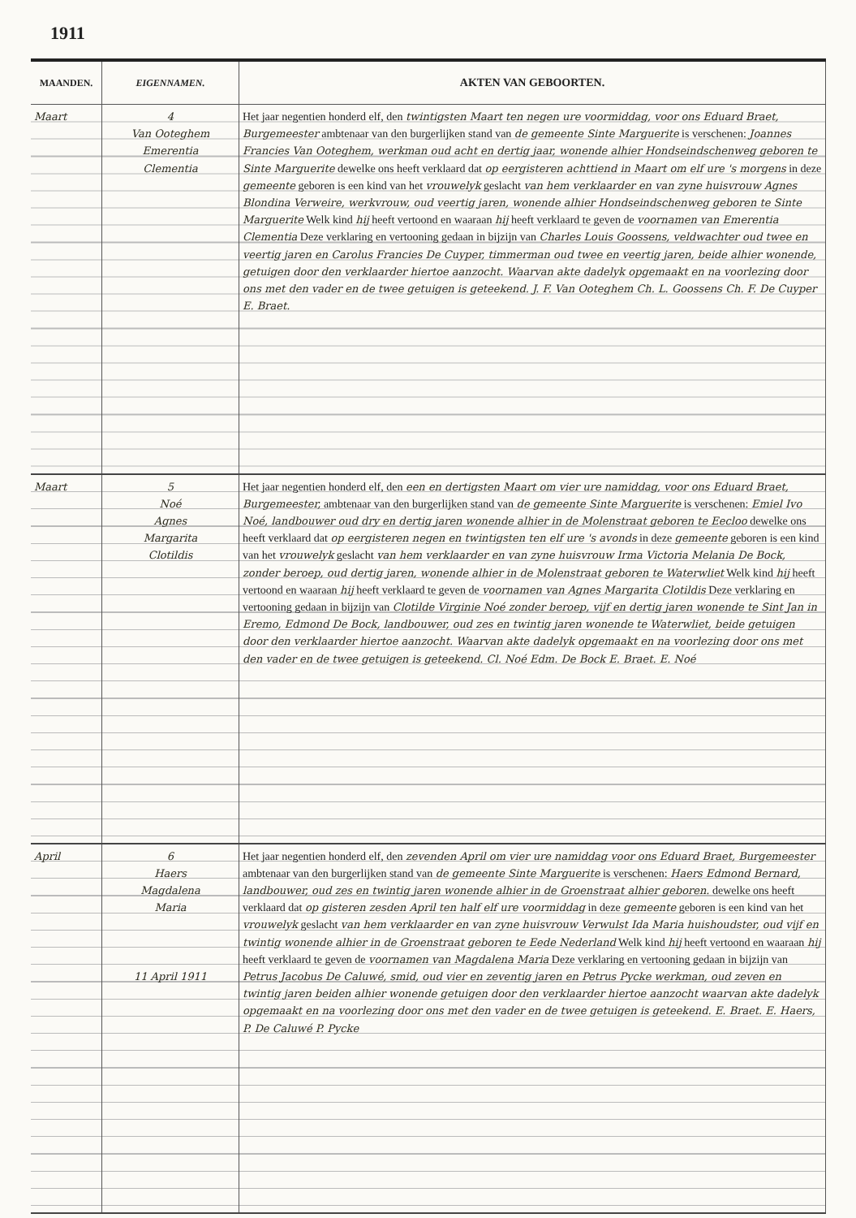1911
| MAANDEN. | EIGENNAMEN. | AKTEN VAN GEBOORTEN. |
| --- | --- | --- |
| Maart | 4 Van Ooteghem Emerentia Clementia | Het jaar negentien honderd elf, den twintigsten Maart ten negen ure voormiddag, voor ons Eduard Braet, Burgemeester ambtenaar van den burgerlijken stand van de gemeente Sinte Marguerite is verschenen: Joannes Francies Van Ooteghem, werkman oud acht en dertig jaar, wonende alhier Hondseindschenweg geboren te Sinte Marguerite dewelke ons heeft verklaard dat op eergisteren achttiend in Maart om elf ure 's morgens in deze gemeente geboren is een kind van het vrouwelyk geslacht van hem verklaarder en van zyne huisvrouw Agnes Blondina Verweire, werkvrouw, oud veertig jaren, wonende alhier Hondseindschenweg geboren te Sinte Marguerite Welk kind hij heeft vertoond en waaraan hij heeft verklaard te geven de voornamen van Emerentia Clementia Deze verklaring en vertooning gedaan in bijzijn van Charles Louis Goossens, veldwachter oud twee en veertig jaren en Carolus Francies De Cuyper, timmerman oud twee en veertig jaren, beide alhier wonende, getuigen door den verklaarder hiertoe aanzocht. Waarvan akte dadelyk opgemaakt en na voorlezing door ons met den vader en de twee getuigen is geteekend. J. F. Van Ooteghem Ch. L. Goossens Ch. F. De Cuyper E. Braet. |
| Maart | 5 Noé Agnes Margarita Clotildis | Het jaar negentien honderd elf, den een en dertigsten Maart om vier ure namiddag, voor ons Eduard Braet, Burgemeester, ambtenaar van den burgerlijken stand van de gemeente Sinte Marguerite is verschenen: Emiel Ivo Noé, landbouwer oud dry en dertig jaren wonende alhier in de Molenstraat geboren te Eecloo dewelke ons heeft verklaard dat op eergisteren negen en twintigsten ten elf ure 's avonds in deze gemeente geboren is een kind van het vrouwelyk geslacht van hem verklaarder en van zyne huisvrouw Irma Victoria Melania De Bock, zonder beroep, oud dertig jaren, wonende alhier in de Molenstraat geboren te Waterwliet Welk kind hij heeft vertoond en waaraan hij heeft verklaard te geven de voornamen van Agnes Margarita Clotildis Deze verklaring en vertooning gedaan in bijzijn van Clotilde Virginie Noé zonder beroep, vijf en dertig jaren wonende te Sint Jan in Eremo, Edmond De Bock, landbouwer, oud zes en twintig jaren wonende te Waterwliet, beide getuigen door den verklaarder hiertoe aanzocht. Waarvan akte dadelyk opgemaakt en na voorlezing door ons met den vader en de twee getuigen is geteekend. Cl. Noé Edm. De Bock E. Braet. E. Noé |
| April | 6 Haers Magdalena Maria 11 April 1911 | Het jaar negentien honderd elf, den zevenden April om vier ure namiddag voor ons Eduard Braet, Burgemeester ambtenaar van den burgerlijken stand van de gemeente Sinte Marguerite is verschenen: Haers Edmond Bernard, landbouwer, oud zes en twintig jaren wonende alhier in de Groenstraat alhier geboren. dewelke ons heeft verklaard dat op gisteren zesden April ten half elf ure voormiddag in deze gemeente geboren is een kind van het vrouwelyk geslacht van hem verklaarder en van zyne huisvrouw Verwulst Ida Maria huishoudster, oud vijf en twintig wonende alhier in de Groenstraat geboren te Eede Nederland Welk kind hij heeft vertoond en waaraan hij heeft verklaard te geven de voornamen van Magdalena Maria Deze verklaring en vertooning gedaan in bijzijn van Petrus Jacobus De Caluwé, smid, oud vier en zeventig jaren en Petrus Pycke werkman, oud zeven en twintig jaren beiden alhier wonende getuigen door den verklaarder hiertoe aanzocht waarvan akte dadelyk opgemaakt en na voorlezing door ons met den vader en de twee getuigen is geteekend. E. Braet. E. Haers, P. De Caluwé P. Pycke |